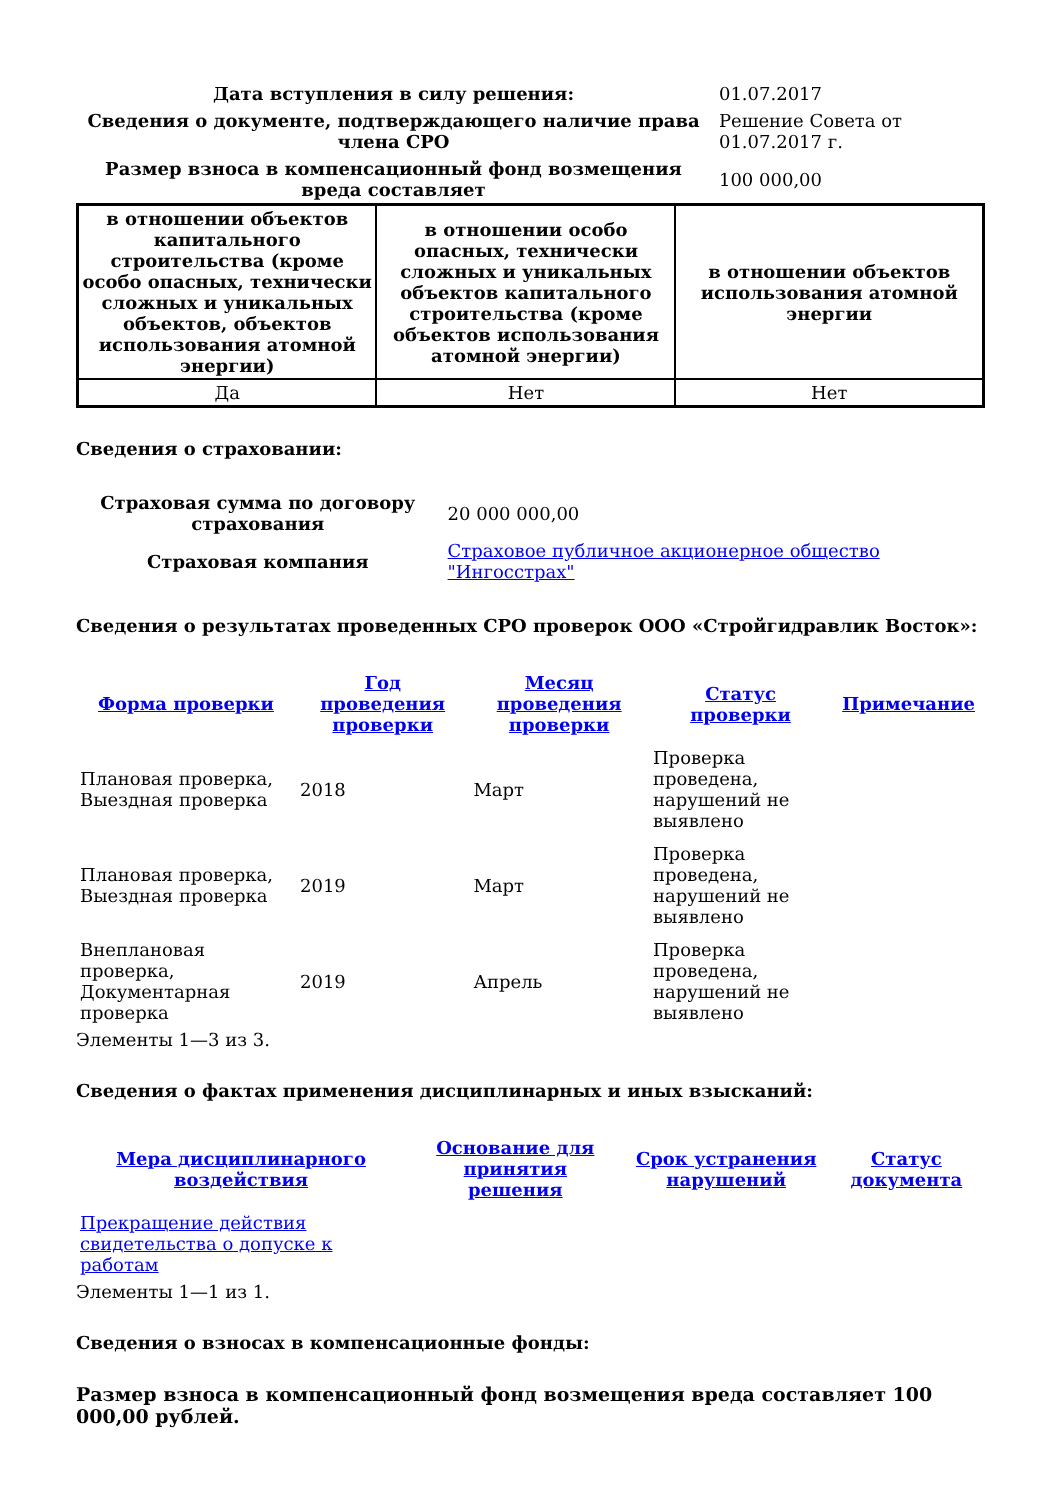| Дата вступления в силу решения: | 01.07.2017 |
| Сведения о документе, подтверждающего наличие права члена СРО | Решение Совета от 01.07.2017 г. |
| Размер взноса в компенсационный фонд возмещения вреда составляет | 100 000,00 |
| в отношении объектов капитального строительства (кроме особо опасных, технически сложных и уникальных объектов, объектов использования атомной энергии) | в отношении особо опасных, технически сложных и уникальных объектов капитального строительства (кроме объектов использования атомной энергии) | в отношении объектов использования атомной энергии |
| --- | --- | --- |
| Да | Нет | Нет |
Сведения о страховании:
| Страховая сумма по договору страхования | 20 000 000,00 |
| Страховая компания | Страховое публичное акционерное общество "Ингосстрах" |
Сведения о результатах проведенных СРО проверок ООО «Стройгидравлик Восток»:
| Форма проверки | Год проведения проверки | Месяц проведения проверки | Статус проверки | Примечание |
| --- | --- | --- | --- | --- |
| Плановая проверка, Выездная проверка | 2018 | Март | Проверка проведена, нарушений не выявлено | |
| Плановая проверка, Выездная проверка | 2019 | Март | Проверка проведена, нарушений не выявлено | |
| Внеплановая проверка, Документарная проверка | 2019 | Апрель | Проверка проведена, нарушений не выявлено | |
Элементы 1—3 из 3.
Сведения о фактах применения дисциплинарных и иных взысканий:
| Мера дисциплинарного воздействия | Основание для принятия решения | Срок устранения нарушений | Статус документа |
| --- | --- | --- | --- |
| Прекращение действия свидетельства о допуске к работам | | | |
Элементы 1—1 из 1.
Сведения о взносах в компенсационные фонды:
Размер взноса в компенсационный фонд возмещения вреда составляет 100 000,00 рублей.